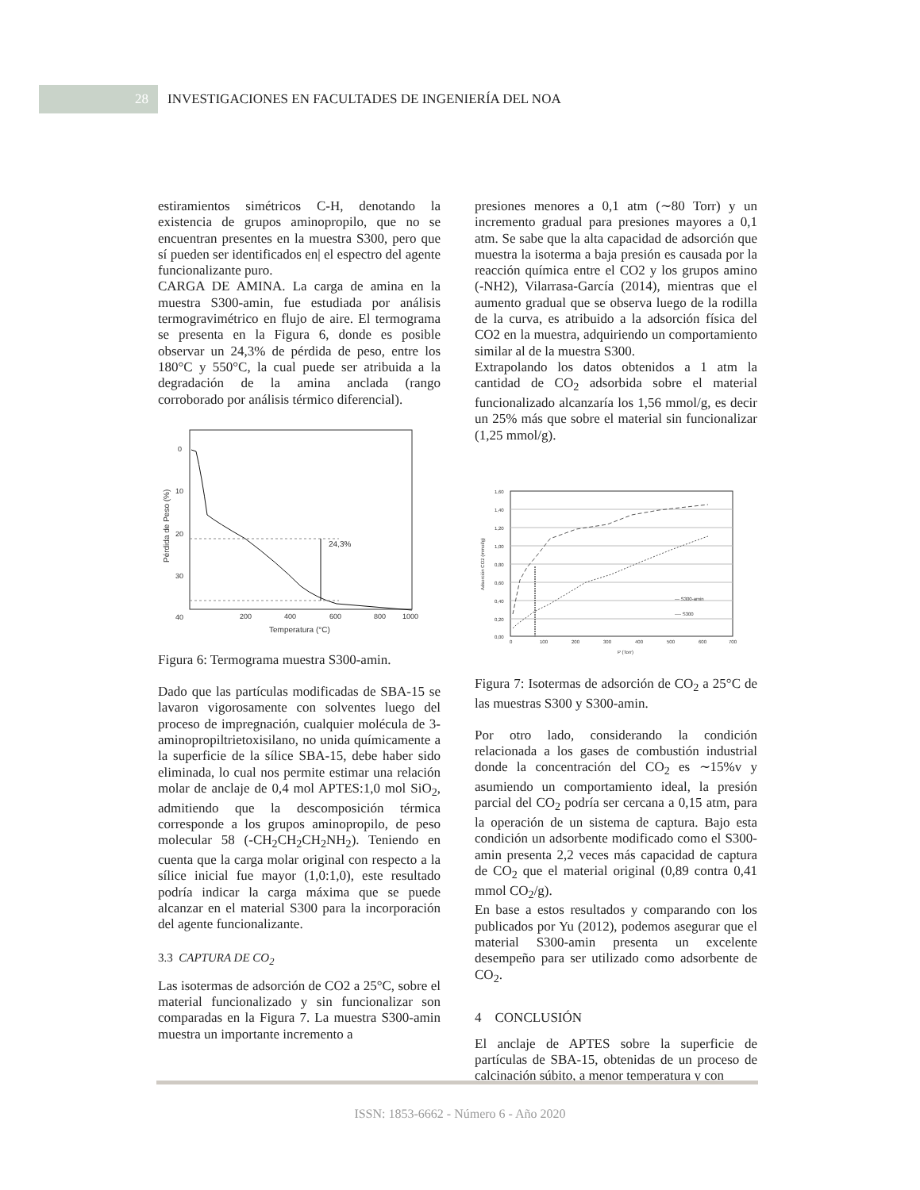28
INVESTIGACIONES EN FACULTADES DE INGENIERÍA DEL NOA
estiramientos simétricos C-H, denotando la existencia de grupos aminopropilo, que no se encuentran presentes en la muestra S300, pero que sí pueden ser identificados en| el espectro del agente funcionalizante puro.
CARGA DE AMINA. La carga de amina en la muestra S300-amin, fue estudiada por análisis termogravimétrico en flujo de aire. El termograma se presenta en la Figura 6, donde es posible observar un 24,3% de pérdida de peso, entre los 180°C y 550°C, la cual puede ser atribuida a la degradación de la amina anclada (rango corroborado por análisis térmico diferencial).
0
10
20
30
40
50
200
400
600
800
1000
Temperatura (°C)
24,3%
Pérdida de Peso (%)
Figura 6: Termograma muestra S300-amin.
Dado que las partículas modificadas de SBA-15 se lavaron vigorosamente con solventes luego del proceso de impregnación, cualquier molécula de 3-aminopropiltrietoxisilano, no unida químicamente a la superficie de la sílice SBA-15, debe haber sido eliminada, lo cual nos permite estimar una relación molar de anclaje de 0,4 mol APTES:1,0 mol SiO<sub>2</sub>, admitiendo que la descomposición térmica corresponde a los grupos aminopropilo, de peso molecular 58 (-CH<sub>2</sub>CH<sub>2</sub>CH<sub>2</sub>NH<sub>2</sub>). Teniendo en cuenta que la carga molar original con respecto a la sílice inicial fue mayor (1,0:1,0), este resultado podría indicar la carga máxima que se puede alcanzar en el material S300 para la incorporación del agente funcionalizante.
3.3 CAPTURA DE CO<sub>2</sub>
Las isotermas de adsorción de CO2 a 25°C, sobre el material funcionalizado y sin funcionalizar son comparadas en la Figura 7. La muestra S300-amin muestra un importante incremento a
presiones menores a 0,1 atm (∼80 Torr) y un incremento gradual para presiones mayores a 0,1 atm. Se sabe que la alta capacidad de adsorción que muestra la isoterma a baja presión es causada por la reacción química entre el CO2 y los grupos amino (-NH2), Vilarrasa-García (2014), mientras que el aumento gradual que se observa luego de la rodilla de la curva, es atribuido a la adsorción física del CO2 en la muestra, adquiriendo un comportamiento similar al de la muestra S300.
Extrapolando los datos obtenidos a 1 atm la cantidad de CO<sub>2</sub> adsorbida sobre el material funcionalizado alcanzaría los 1,56 mmol/g, es decir un 25% más que sobre el material sin funcionalizar (1,25 mmol/g).
1,60
1,40
1,20
1,00
0,80
0,60
0,40
0,20
0,00
0
100
200
300
400
500
600
700
P (Torr)
Adsorción CO2 (mmol/g)
— S300-amin
---- S300
Figura 7: Isotermas de adsorción de CO<sub>2</sub> a 25°C de las muestras S300 y S300-amin.
Por otro lado, considerando la condición relacionada a los gases de combustión industrial donde la concentración del CO<sub>2</sub> es ∼15%v y asumiendo un comportamiento ideal, la presión parcial del CO<sub>2</sub> podría ser cercana a 0,15 atm, para la operación de un sistema de captura. Bajo esta condición un adsorbente modificado como el S300-amin presenta 2,2 veces más capacidad de captura de CO<sub>2</sub> que el material original (0,89 contra 0,41 mmol CO<sub>2</sub>/g).
En base a estos resultados y comparando con los publicados por Yu (2012), podemos asegurar que el material S300-amin presenta un excelente desempeño para ser utilizado como adsorbente de CO<sub>2</sub>.
4 CONCLUSIÓN
El anclaje de APTES sobre la superficie de partículas de SBA-15, obtenidas de un proceso de calcinación súbito, a menor temperatura y con
ISSN: 1853-6662 - Número 6 - Año 2020